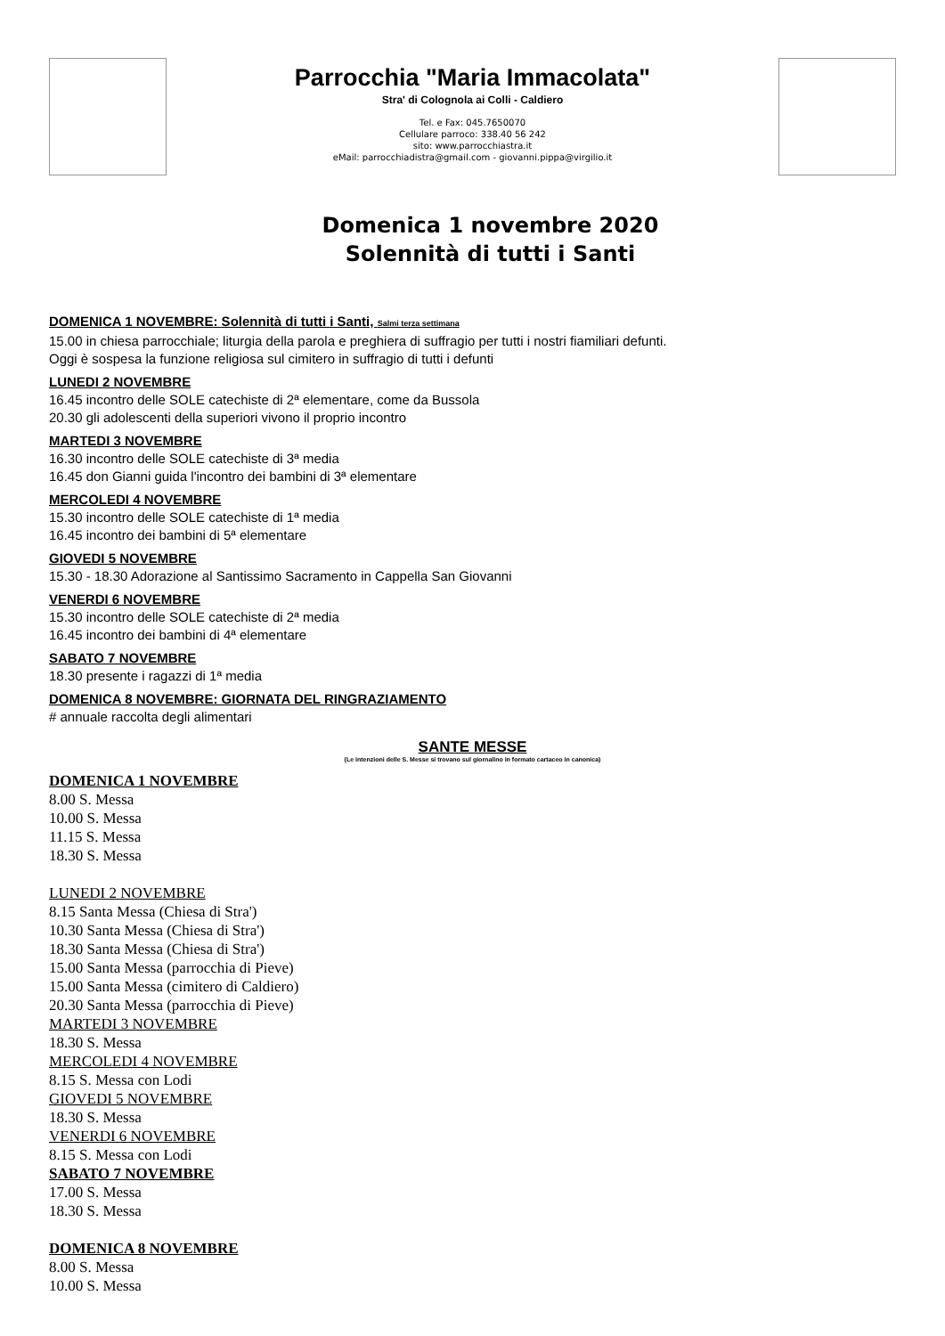Parrocchia "Maria Immacolata"
Stra' di Colognola ai Colli - Caldiero
Tel. e Fax: 045.7650070
Cellulare parroco: 338.40 56 242
sito: www.parrocchiastra.it
eMail: parrocchiadistra@gmail.com - giovanni.pippa@virgilio.it
Domenica 1 novembre 2020
Solennità di tutti i Santi
DOMENICA 1 NOVEMBRE: Solennità di tutti i Santi, Salmi terza settimana
15.00 in chiesa parrocchiale; liturgia della parola e preghiera di suffragio per tutti i nostri fiamiliari defunti.
Oggi è sospesa la funzione religiosa sul cimitero in suffragio di tutti i defunti
LUNEDI 2 NOVEMBRE
16.45 incontro delle SOLE catechiste di 2ª elementare, come da Bussola
20.30 gli adolescenti della superiori vivono il proprio incontro
MARTEDI 3 NOVEMBRE
16.30 incontro delle SOLE catechiste di 3ª media
16.45 don Gianni guida l'incontro dei bambini di 3ª elementare
MERCOLEDI 4 NOVEMBRE
15.30 incontro delle SOLE catechiste di 1ª media
16.45 incontro dei bambini di 5ª elementare
GIOVEDI 5 NOVEMBRE
15.30 - 18.30 Adorazione al Santissimo Sacramento in Cappella San Giovanni
VENERDI 6 NOVEMBRE
15.30 incontro delle SOLE catechiste di 2ª media
16.45 incontro dei bambini di 4ª elementare
SABATO 7 NOVEMBRE
18.30 presente i ragazzi di 1ª media
DOMENICA 8 NOVEMBRE: GIORNATA DEL RINGRAZIAMENTO
# annuale raccolta degli alimentari
SANTE MESSE
(Le intenzioni delle S. Messe si trovano sul giornalino in formato cartaceo in canonica)
DOMENICA 1 NOVEMBRE
8.00 S. Messa
10.00 S. Messa
11.15 S. Messa
18.30 S. Messa
LUNEDI 2 NOVEMBRE
8.15 Santa Messa (Chiesa di Stra')
10.30 Santa Messa (Chiesa di Stra')
18.30 Santa Messa (Chiesa di Stra')
15.00 Santa Messa (parrocchia di Pieve)
15.00 Santa Messa (cimitero di Caldiero)
20.30 Santa Messa (parrocchia di Pieve)
MARTEDI 3 NOVEMBRE
18.30 S. Messa
MERCOLEDI 4 NOVEMBRE
8.15 S. Messa con Lodi
GIOVEDI 5 NOVEMBRE
18.30 S. Messa
VENERDI 6 NOVEMBRE
8.15 S. Messa con Lodi
SABATO 7 NOVEMBRE
17.00 S. Messa
18.30 S. Messa
DOMENICA 8 NOVEMBRE
8.00 S. Messa
10.00 S. Messa